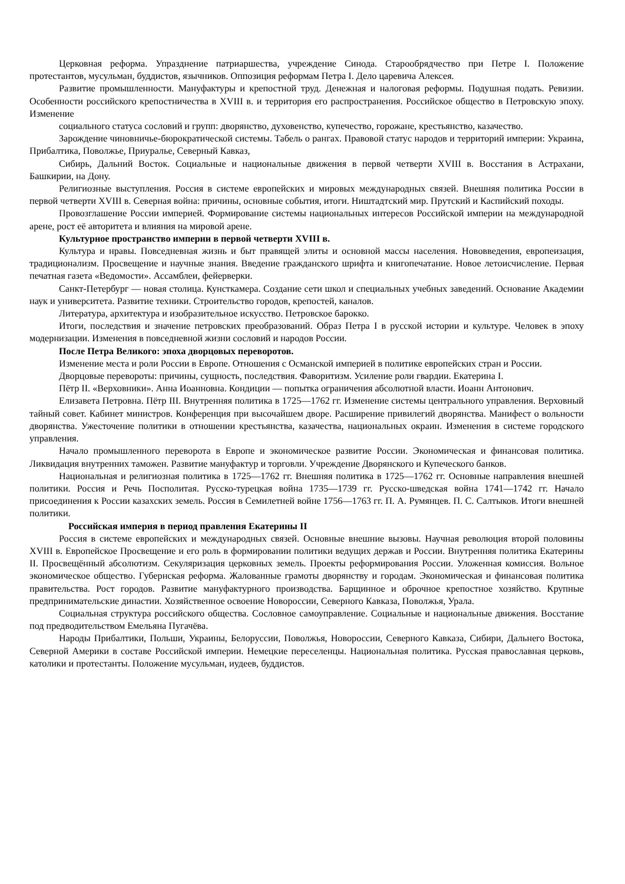Церковная реформа. Упразднение патриаршества, учреждение Синода. Старообрядчество при Петре I. Положение протестантов, мусульман, буддистов, язычников. Оппозиция реформам Петра I. Дело царевича Алексея.
Развитие промышленности. Мануфактуры и крепостной труд. Денежная и налоговая реформы. Подушная подать. Ревизии. Особенности российского крепостничества в XVIII в. и территория его распространения. Российское общество в Петровскую эпоху. Изменение
социального статуса сословий и групп: дворянство, духовенство, купечество, горожане, крестьянство, казачество.
Зарождение чиновничье-бюрократической системы. Табель о рангах. Правовой статус народов и территорий империи: Украина, Прибалтика, Поволжье, Приуралье, Северный Кавказ,
Сибирь, Дальний Восток. Социальные и национальные движения в первой четверти XVIII в. Восстания в Астрахани, Башкирии, на Дону.
Религиозные выступления. Россия в системе европейских и мировых международных связей. Внешняя политика России в первой четверти XVIII в. Северная война: причины, основные события, итоги. Ништадтский мир. Прутский и Каспийский походы.
Провозглашение России империей. Формирование системы национальных интересов Российской империи на международной арене, рост её авторитета и влияния на мировой арене.
Культурное пространство империи в первой четверти XVIII в.
Культура и нравы. Повседневная жизнь и быт правящей элиты и основной массы населения. Нововведения, европеизация, традиционализм. Просвещение и научные знания. Введение гражданского шрифта и книгопечатание. Новое летоисчисление. Первая печатная газета «Ведомости». Ассамблеи, фейерверки.
Санкт-Петербург — новая столица. Кунсткамера. Создание сети школ и специальных учебных заведений. Основание Академии наук и университета. Развитие техники. Строительство городов, крепостей, каналов.
Литература, архитектура и изобразительное искусство. Петровское барокко.
Итоги, последствия и значение петровских преобразований. Образ Петра I в русской истории и культуре. Человек в эпоху модернизации. Изменения в повседневной жизни сословий и народов России.
После Петра Великого: эпоха дворцовых переворотов.
Изменение места и роли России в Европе. Отношения с Османской империей в политике европейских стран и России.
Дворцовые перевороты: причины, сущность, последствия. Фаворитизм. Усиление роли гвардии. Екатерина I.
Пётр II. «Верховники». Анна Иоанновна. Кондиции — попытка ограничения абсолютной власти. Иоанн Антонович.
Елизавета Петровна. Пётр III. Внутренняя политика в 1725—1762 гг. Изменение системы центрального управления. Верховный тайный совет. Кабинет министров. Конференция при высочайшем дворе. Расширение привилегий дворянства. Манифест о вольности дворянства. Ужесточение политики в отношении крестьянства, казачества, национальных окраин. Изменения в системе городского управления.
Начало промышленного переворота в Европе и экономическое развитие России. Экономическая и финансовая политика. Ликвидация внутренних таможен. Развитие мануфактур и торговли. Учреждение Дворянского и Купеческого банков.
Национальная и религиозная политика в 1725—1762 гг. Внешняя политика в 1725—1762 гг. Основные направления внешней политики. Россия и Речь Посполитая. Русско-турецкая война 1735—1739 гг. Русско-шведская война 1741—1742 гг. Начало присоединения к России казахских земель. Россия в Семилетней войне 1756—1763 гг. П. А. Румянцев. П. С. Салтыков. Итоги внешней политики.
Российская империя в период правления Екатерины II
Россия в системе европейских и международных связей. Основные внешние вызовы. Научная революция второй половины XVIII в. Европейское Просвещение и его роль в формировании политики ведущих держав и России. Внутренняя политика Екатерины II. Просвещённый абсолютизм. Секуляризация церковных земель. Проекты реформирования России. Уложенная комиссия. Вольное экономическое общество. Губернская реформа. Жалованные грамоты дворянству и городам. Экономическая и финансовая политика правительства. Рост городов. Развитие мануфактурного производства. Барщинное и оброчное крепостное хозяйство. Крупные предпринимательские династии. Хозяйственное освоение Новороссии, Северного Кавказа, Поволжья, Урала.
Социальная структура российского общества. Сословное самоуправление. Социальные и национальные движения. Восстание под предводительством Емельяна Пугачёва.
Народы Прибалтики, Польши, Украины, Белоруссии, Поволжья, Новороссии, Северного Кавказа, Сибири, Дальнего Востока, Северной Америки в составе Российской империи. Немецкие переселенцы. Национальная политика. Русская православная церковь, католики и протестанты. Положение мусульман, иудеев, буддистов.